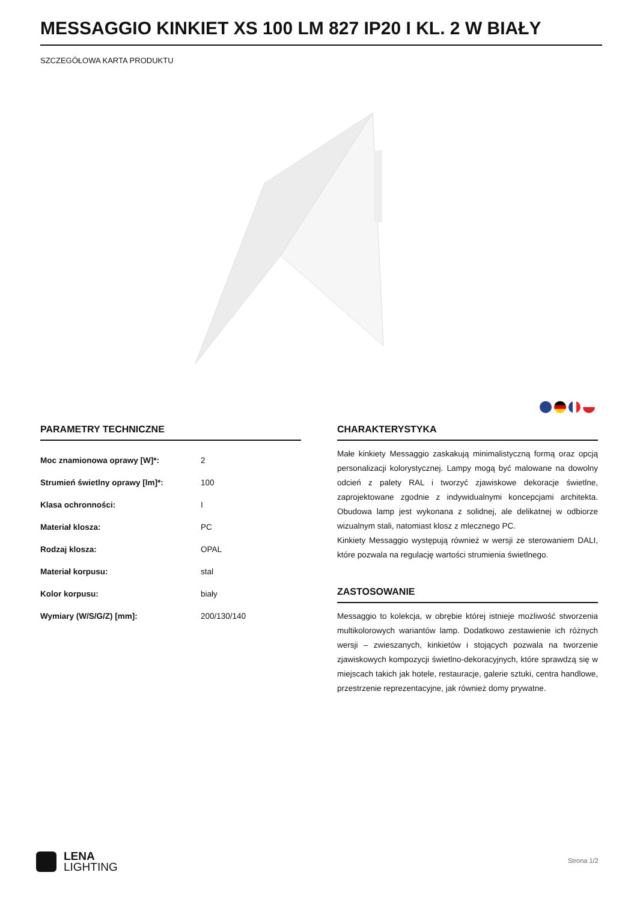MESSAGGIO KINKIET XS 100 LM 827 IP20 I KL. 2 W BIAŁY
SZCZEGÓŁOWA KARTA PRODUKTU
PARAMETRY TECHNICZNE
| Moc znamionowa oprawy [W]*: | 2 |
| Strumień świetlny oprawy [lm]*: | 100 |
| Klasa ochronności: | I |
| Materiał klosza: | PC |
| Rodzaj klosza: | OPAL |
| Materiał korpusu: | stal |
| Kolor korpusu: | biały |
| Wymiary (W/S/G/Z) [mm]: | 200/130/140 |
CHARAKTERYSTYKA
Małe kinkiety Messaggio zaskakują minimalistyczną formą oraz opcją personalizacji kolorystycznej. Lampy mogą być malowane na dowolny odcień z palety RAL i tworzyć zjawiskowe dekoracje świetlne, zaprojektowane zgodnie z indywidualnymi koncepcjami architekta. Obudowa lamp jest wykonana z solidnej, ale delikatnej w odbiorze wizualnym stali, natomiast klosz z mlecznego PC.
Kinkiety Messaggio występują również w wersji ze sterowaniem DALI, które pozwala na regulację wartości strumienia świetlnego.
ZASTOSOWANIE
Messaggio to kolekcja, w obrębie której istnieje możliwość stworzenia multikolorowych wariantów lamp. Dodatkowo zestawienie ich różnych wersji – zwieszanych, kinkietów i stojących pozwala na tworzenie zjawiskowych kompozycji świetlno-dekoracyjnych, które sprawdzą się w miejscach takich jak hotele, restauracje, galerie sztuki, centra handlowe, przestrzenie reprezentacyjne, jak również domy prywatne.
LENA
LIGHTING
Strona 1/2